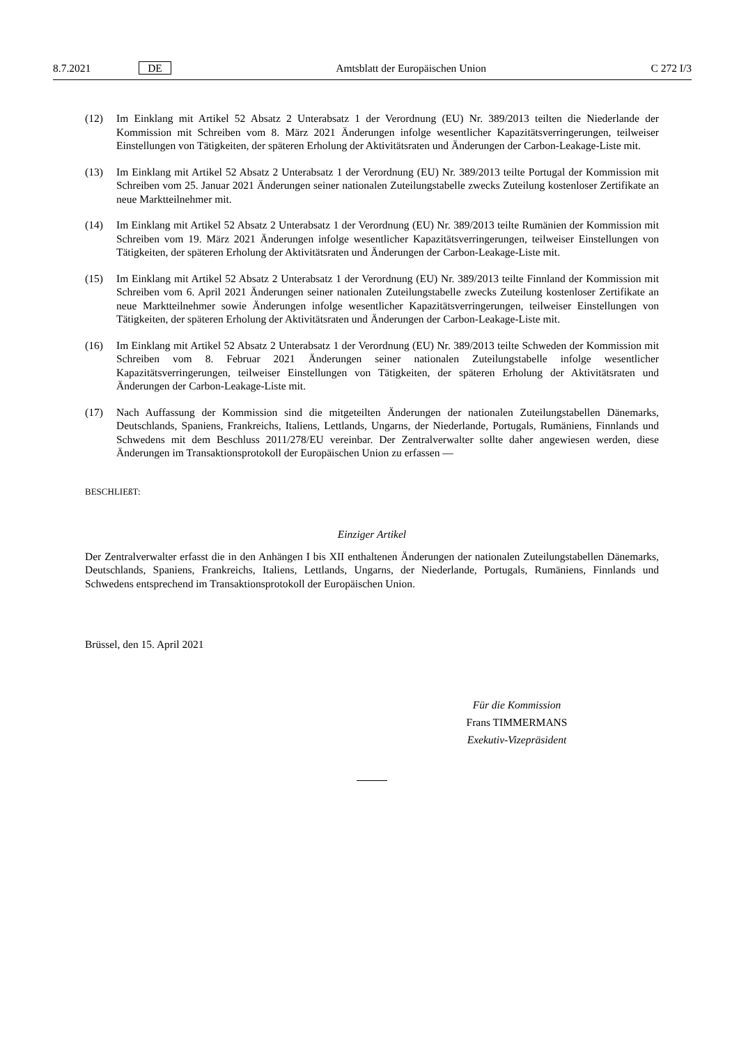8.7.2021 DE Amtsblatt der Europäischen Union C 272 I/3
(12) Im Einklang mit Artikel 52 Absatz 2 Unterabsatz 1 der Verordnung (EU) Nr. 389/2013 teilten die Niederlande der Kommission mit Schreiben vom 8. März 2021 Änderungen infolge wesentlicher Kapazitätsverringerungen, teilweiser Einstellungen von Tätigkeiten, der späteren Erholung der Aktivitätsraten und Änderungen der Carbon-Leakage-Liste mit.
(13) Im Einklang mit Artikel 52 Absatz 2 Unterabsatz 1 der Verordnung (EU) Nr. 389/2013 teilte Portugal der Kommission mit Schreiben vom 25. Januar 2021 Änderungen seiner nationalen Zuteilungstabelle zwecks Zuteilung kostenloser Zertifikate an neue Marktteilnehmer mit.
(14) Im Einklang mit Artikel 52 Absatz 2 Unterabsatz 1 der Verordnung (EU) Nr. 389/2013 teilte Rumänien der Kommission mit Schreiben vom 19. März 2021 Änderungen infolge wesentlicher Kapazitätsverringerungen, teilweiser Einstellungen von Tätigkeiten, der späteren Erholung der Aktivitätsraten und Änderungen der Carbon-Leakage-Liste mit.
(15) Im Einklang mit Artikel 52 Absatz 2 Unterabsatz 1 der Verordnung (EU) Nr. 389/2013 teilte Finnland der Kommission mit Schreiben vom 6. April 2021 Änderungen seiner nationalen Zuteilungstabelle zwecks Zuteilung kostenloser Zertifikate an neue Marktteilnehmer sowie Änderungen infolge wesentlicher Kapazitätsverringerungen, teilweiser Einstellungen von Tätigkeiten, der späteren Erholung der Aktivitätsraten und Änderungen der Carbon-Leakage-Liste mit.
(16) Im Einklang mit Artikel 52 Absatz 2 Unterabsatz 1 der Verordnung (EU) Nr. 389/2013 teilte Schweden der Kommission mit Schreiben vom 8. Februar 2021 Änderungen seiner nationalen Zuteilungstabelle infolge wesentlicher Kapazitätsverringerungen, teilweiser Einstellungen von Tätigkeiten, der späteren Erholung der Aktivitätsraten und Änderungen der Carbon-Leakage-Liste mit.
(17) Nach Auffassung der Kommission sind die mitgeteilten Änderungen der nationalen Zuteilungstabellen Dänemarks, Deutschlands, Spaniens, Frankreichs, Italiens, Lettlands, Ungarns, der Niederlande, Portugals, Rumäniens, Finnlands und Schwedens mit dem Beschluss 2011/278/EU vereinbar. Der Zentralverwalter sollte daher angewiesen werden, diese Änderungen im Transaktionsprotokoll der Europäischen Union zu erfassen —
BESCHLIEßT:
Einziger Artikel
Der Zentralverwalter erfasst die in den Anhängen I bis XII enthaltenen Änderungen der nationalen Zuteilungstabellen Dänemarks, Deutschlands, Spaniens, Frankreichs, Italiens, Lettlands, Ungarns, der Niederlande, Portugals, Rumäniens, Finnlands und Schwedens entsprechend im Transaktionsprotokoll der Europäischen Union.
Brüssel, den 15. April 2021
Für die Kommission
Frans TIMMERMANS
Exekutiv-Vizepräsident